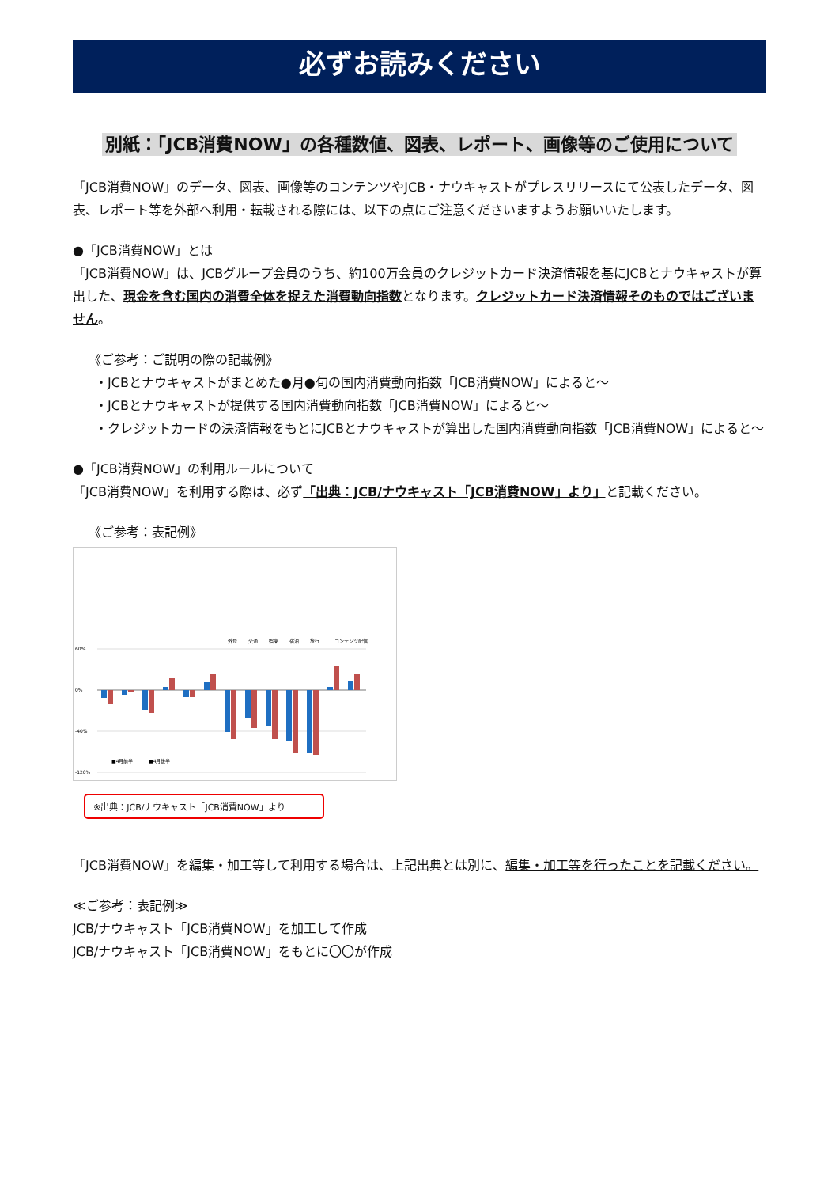必ずお読みください
別紙：「JCB消費NOW」の各種数値、図表、レポート、画像等のご使用について
「JCB消費NOW」のデータ、図表、画像等のコンテンツやJCB・ナウキャストがプレスリリースにて公表したデータ、図表、レポート等を外部へ利用・転載される際には、以下の点にご注意くださいますようお願いいたします。
●「JCB消費NOW」とは
「JCB消費NOW」は、JCBグループ会員のうち、約100万会員のクレジットカード決済情報を基にJCBとナウキャストが算出した、現金を含む国内の消費全体を捉えた消費動向指数となります。クレジットカード決済情報そのものではございません。
《ご参考：ご説明の際の記載例》
・JCBとナウキャストがまとめた●月●旬の国内消費動向指数「JCB消費NOW」によると～
・JCBとナウキャストが提供する国内消費動向指数「JCB消費NOW」によると～
・クレジットカードの決済情報をもとにJCBとナウキャストが算出した国内消費動向指数「JCB消費NOW」によると～
●「JCB消費NOW」の利用ルールについて
「JCB消費NOW」を利用する際は、必ず「出典：JCB/ナウキャスト「JCB消費NOW」より」と記載ください。
《ご参考：表記例》
60%
0%
-40%
-120%
■4月前半
■4月後半
外食
交通
娯楽
宿泊
旅行
コンテンツ配信
※出典：JCB/ナウキャスト「JCB消費NOW」より
「JCB消費NOW」を編集・加工等して利用する場合は、上記出典とは別に、編集・加工等を行ったことを記載ください。
≪ご参考：表記例≫
JCB/ナウキャスト「JCB消費NOW」を加工して作成
JCB/ナウキャスト「JCB消費NOW」をもとに〇〇が作成